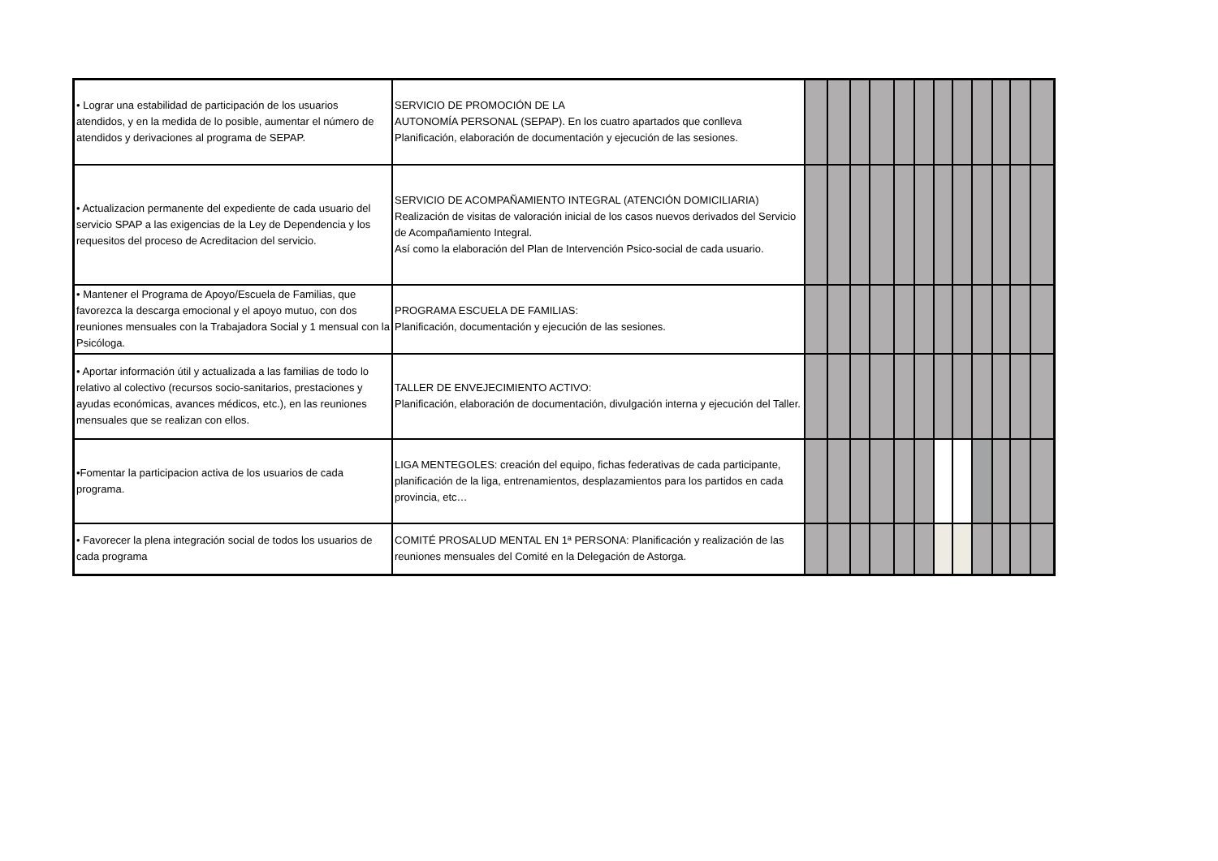| • Lograr una estabilidad de participación de los usuarios atendidos, y en la medida de lo posible, aumentar el número de atendidos y derivaciones al programa de SEPAP. | SERVICIO DE PROMOCIÓN DE LA AUTONOMÍA PERSONAL (SEPAP). En los cuatro apartados que conlleva Planificación, elaboración de documentación y ejecución de las sesiones. | | | | | | | | | | | | |
| • Actualizacion permanente del expediente de cada usuario del servicio SPAP a las exigencias de la Ley de Dependencia y los requesitos del proceso de Acreditacion del servicio. | SERVICIO DE ACOMPAÑAMIENTO INTEGRAL (ATENCIÓN DOMICILIARIA) Realización de visitas de valoración inicial de los casos nuevos derivados del Servicio de Acompañamiento Integral. Así como la elaboración del Plan de Intervención Psico-social de cada usuario. | | | | | | | | | | | | |
| • Mantener el Programa de Apoyo/Escuela de Familias, que favorezca la descarga emocional y el apoyo mutuo, con dos reuniones mensuales con la Trabajadora Social y 1 mensual con la Psicóloga. | PROGRAMA ESCUELA DE FAMILIAS: Planificación, documentación y ejecución de las sesiones. | | | | | | | | | | | | |
| • Aportar información útil y actualizada a las familias de todo lo relativo al colectivo (recursos socio-sanitarios, prestaciones y ayudas económicas, avances médicos, etc.), en las reuniones mensuales que se realizan con ellos. | TALLER DE ENVEJECIMIENTO ACTIVO: Planificación, elaboración de documentación, divulgación interna y ejecución del Taller. | | | | | | | | | | | | |
| •Fomentar la participacion activa de los usuarios de cada programa. | LIGA MENTEGOLES: creación del equipo, fichas federativas de cada participante, planificación de la liga, entrenamientos, desplazamientos para los partidos en cada provincia, etc… | | | | | | | | | | | | |
| • Favorecer la plena integración social de todos los usuarios de cada programa | COMITÉ PROSALUD MENTAL EN 1ª PERSONA: Planificación y realización de las reuniones mensuales del Comité en la Delegación de Astorga. | | | | | | | | | | | | |